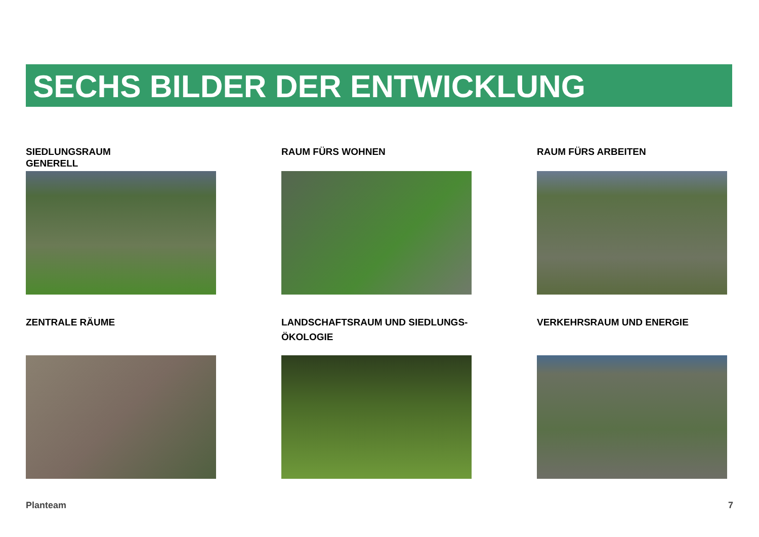SECHS BILDER DER ENTWICKLUNG
SIEDLUNGSRAUM
GENERELL
RAUM FÜRS WOHNEN
RAUM FÜRS ARBEITEN
ZENTRALE RÄUME
LANDSCHAFTSRAUM UND SIEDLUNGS-
ÖKOLOGIE
VERKEHRSRAUM UND ENERGIE
Planteam 7